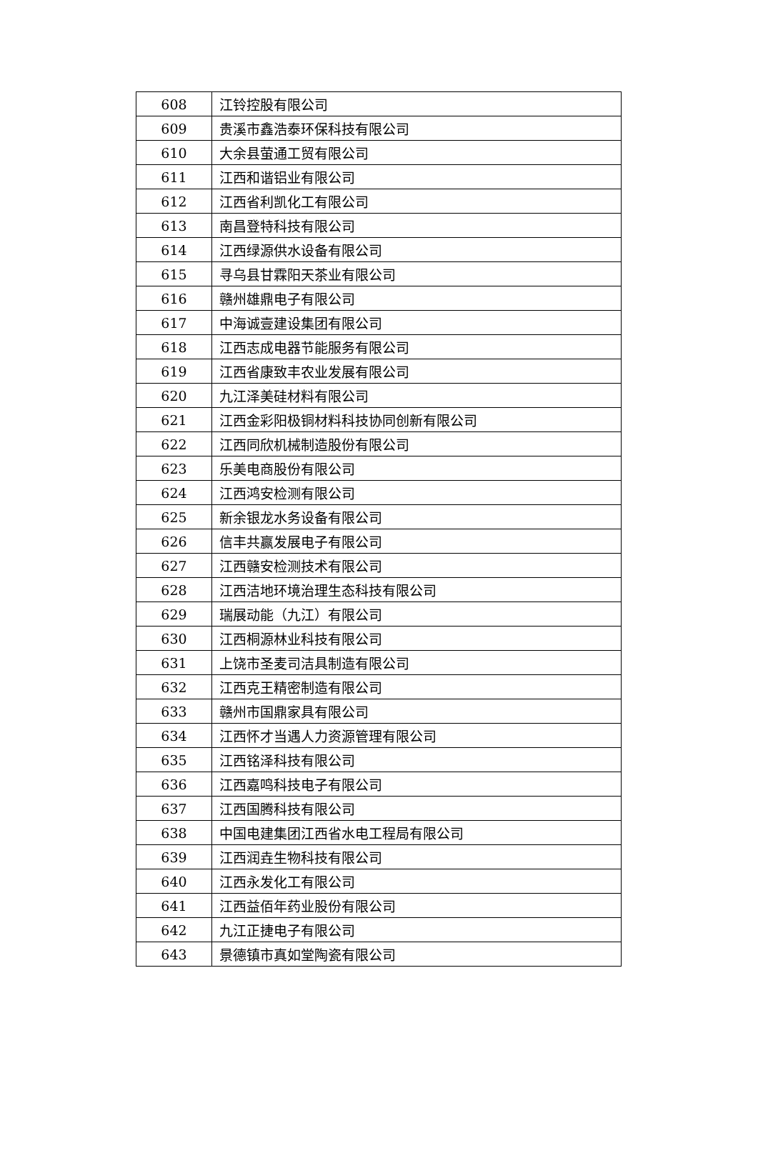| 608 | 江铃控股有限公司 |
| 609 | 贵溪市鑫浩泰环保科技有限公司 |
| 610 | 大余县萤通工贸有限公司 |
| 611 | 江西和谐铝业有限公司 |
| 612 | 江西省利凯化工有限公司 |
| 613 | 南昌登特科技有限公司 |
| 614 | 江西绿源供水设备有限公司 |
| 615 | 寻乌县甘霖阳天茶业有限公司 |
| 616 | 赣州雄鼎电子有限公司 |
| 617 | 中海诚壹建设集团有限公司 |
| 618 | 江西志成电器节能服务有限公司 |
| 619 | 江西省康致丰农业发展有限公司 |
| 620 | 九江泽美硅材料有限公司 |
| 621 | 江西金彩阳极铜材料科技协同创新有限公司 |
| 622 | 江西同欣机械制造股份有限公司 |
| 623 | 乐美电商股份有限公司 |
| 624 | 江西鸿安检测有限公司 |
| 625 | 新余银龙水务设备有限公司 |
| 626 | 信丰共赢发展电子有限公司 |
| 627 | 江西赣安检测技术有限公司 |
| 628 | 江西洁地环境治理生态科技有限公司 |
| 629 | 瑞展动能（九江）有限公司 |
| 630 | 江西桐源林业科技有限公司 |
| 631 | 上饶市圣麦司洁具制造有限公司 |
| 632 | 江西克王精密制造有限公司 |
| 633 | 赣州市国鼎家具有限公司 |
| 634 | 江西怀才当遇人力资源管理有限公司 |
| 635 | 江西铭泽科技有限公司 |
| 636 | 江西嘉鸣科技电子有限公司 |
| 637 | 江西国腾科技有限公司 |
| 638 | 中国电建集团江西省水电工程局有限公司 |
| 639 | 江西润垚生物科技有限公司 |
| 640 | 江西永发化工有限公司 |
| 641 | 江西益佰年药业股份有限公司 |
| 642 | 九江正捷电子有限公司 |
| 643 | 景德镇市真如堂陶瓷有限公司 |